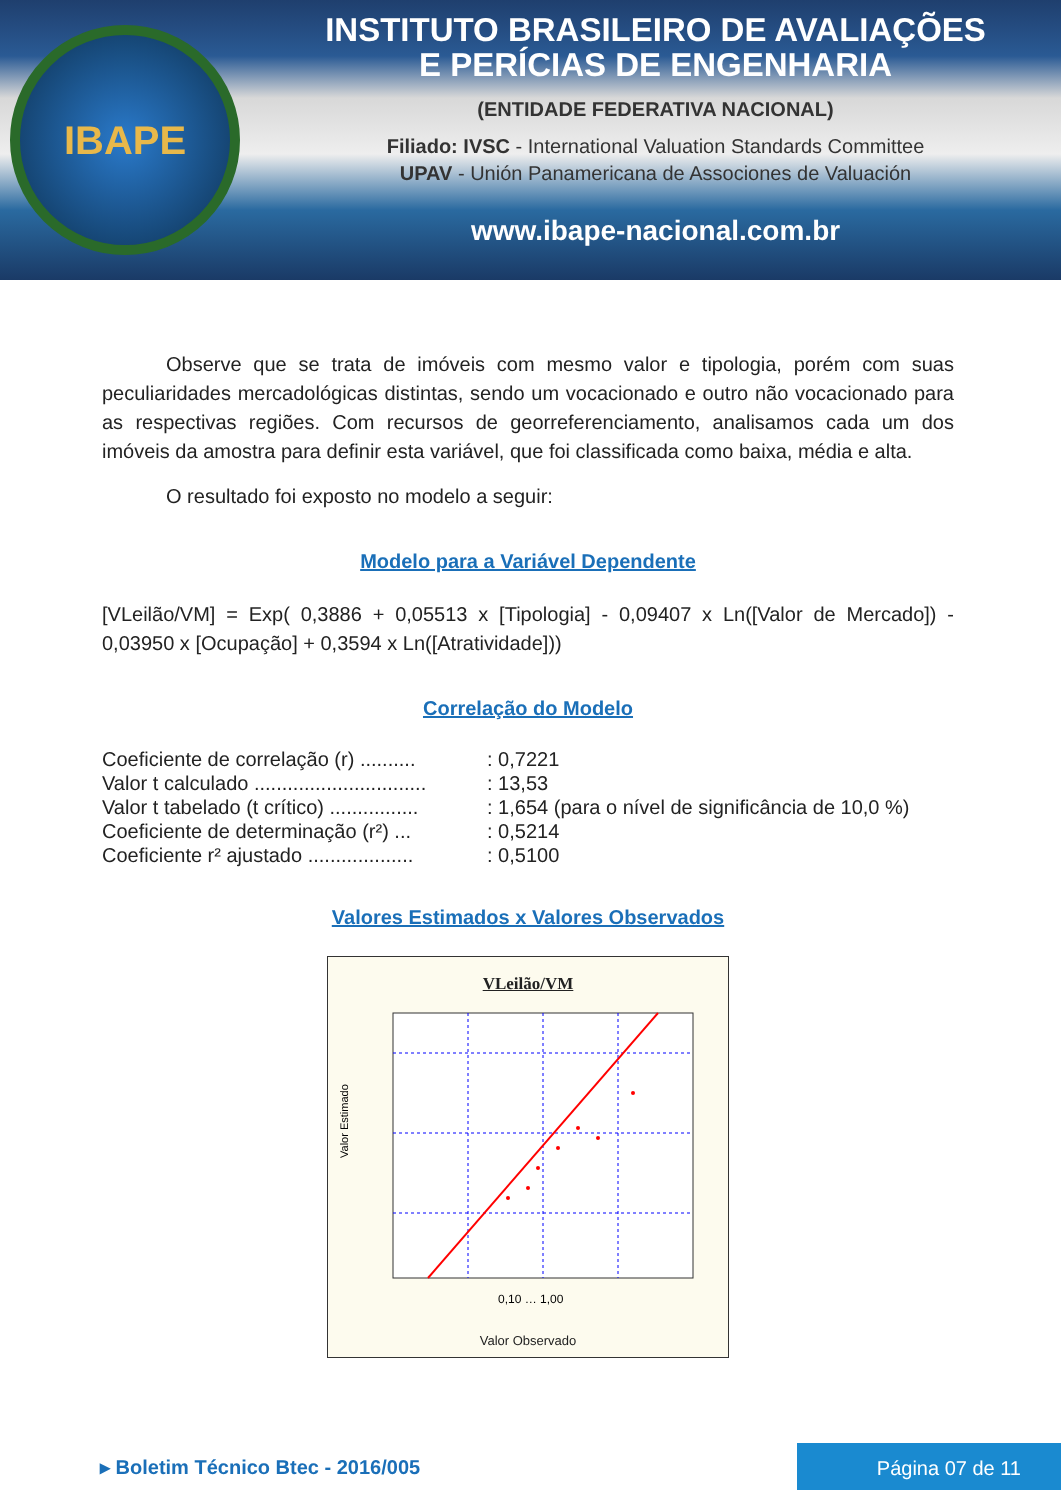IBAPE
INSTITUTO BRASILEIRO DE AVALIAÇÕES
E PERÍCIAS DE ENGENHARIA
(ENTIDADE FEDERATIVA NACIONAL)
Filiado: IVSC - International Valuation Standards Committee
UPAV - Unión Panamericana de Associones de Valuación
www.ibape-nacional.com.br
Observe que se trata de imóveis com mesmo valor e tipologia, porém com suas peculiaridades mercadológicas distintas, sendo um vocacionado e outro não vocacionado para as respectivas regiões. Com recursos de georreferenciamento, analisamos cada um dos imóveis da amostra para definir esta variável, que foi classificada como baixa, média e alta.
O resultado foi exposto no modelo a seguir:
Modelo para a Variável Dependente
[VLeilão/VM] = Exp( 0,3886 + 0,05513 x [Tipologia] - 0,09407 x Ln([Valor de Mercado]) - 0,03950 x [Ocupação] + 0,3594 x Ln([Atratividade]))
Correlação do Modelo
Coeficiente de correlação (r) ..........: 0,7221
Valor t calculado ...............................: 13,53
Valor t tabelado (t crítico) ................: 1,654 (para o nível de significância de 10,0 %)
Coeficiente de determinação (r²) ...: 0,5214
Coeficiente r² ajustado ...................: 0,5100
Valores Estimados x Valores Observados
VLeilão/VM
Valor Estimado
0,10 … 1,00
Valor Observado
▸ Boletim Técnico Btec - 2016/005
Página 07 de 11